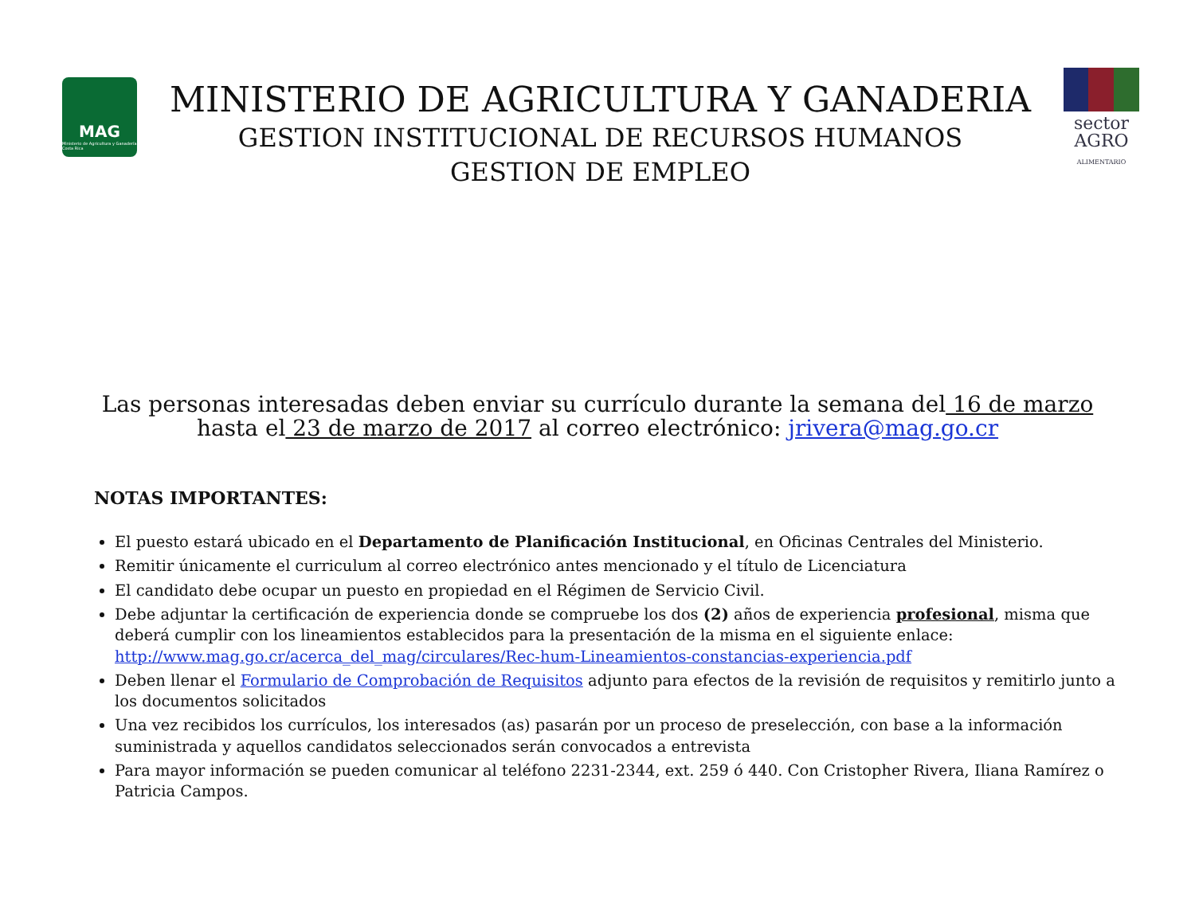MAG
Ministerio de Agricultura y Ganadería Costa Rica
MINISTERIO DE AGRICULTURA Y GANADERIA
GESTION INSTITUCIONAL DE RECURSOS HUMANOS
GESTION DE EMPLEO
sector
AGRO
ALIMENTARIO
Las personas interesadas deben enviar su currículo durante la semana del 16 de marzo
hasta el 23 de marzo de 2017 al correo electrónico: jrivera@mag.go.cr
NOTAS IMPORTANTES:
El puesto estará ubicado en el Departamento de Planificación Institucional, en Oficinas Centrales del Ministerio.
Remitir únicamente el curriculum al correo electrónico antes mencionado y el título de Licenciatura
El candidato debe ocupar un puesto en propiedad en el Régimen de Servicio Civil.
Debe adjuntar la certificación de experiencia donde se compruebe los dos (2) años de experiencia profesional, misma que deberá cumplir con los lineamientos establecidos para la presentación de la misma en el siguiente enlace: http://www.mag.go.cr/acerca_del_mag/circulares/Rec-hum-Lineamientos-constancias-experiencia.pdf
Deben llenar el Formulario de Comprobación de Requisitos adjunto para efectos de la revisión de requisitos y remitirlo junto a los documentos solicitados
Una vez recibidos los currículos, los interesados (as) pasarán por un proceso de preselección, con base a la información suministrada y aquellos candidatos seleccionados serán convocados a entrevista
Para mayor información se pueden comunicar al teléfono 2231-2344, ext. 259 ó 440. Con Cristopher Rivera, Iliana Ramírez o Patricia Campos.